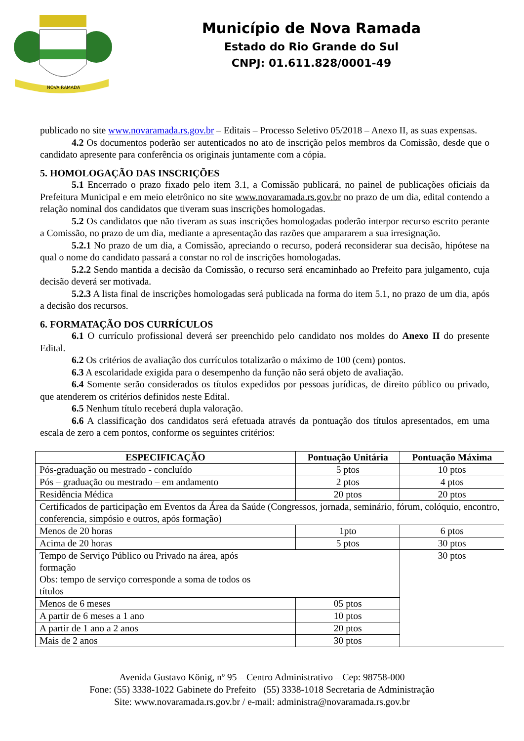NOVA RAMADA
Município de Nova Ramada
Estado do Rio Grande do Sul
CNPJ: 01.611.828/0001-49
publicado no site www.novaramada.rs.gov.br – Editais – Processo Seletivo 05/2018 – Anexo II, as suas expensas.
4.2 Os documentos poderão ser autenticados no ato de inscrição pelos membros da Comissão, desde que o candidato apresente para conferência os originais juntamente com a cópia.
5. HOMOLOGAÇÃO DAS INSCRIÇÕES
5.1 Encerrado o prazo fixado pelo item 3.1, a Comissão publicará, no painel de publicações oficiais da Prefeitura Municipal e em meio eletrônico no site www.novaramada.rs.gov.br no prazo de um dia, edital contendo a relação nominal dos candidatos que tiveram suas inscrições homologadas.
5.2 Os candidatos que não tiveram as suas inscrições homologadas poderão interpor recurso escrito perante a Comissão, no prazo de um dia, mediante a apresentação das razões que ampararem a sua irresignação.
5.2.1 No prazo de um dia, a Comissão, apreciando o recurso, poderá reconsiderar sua decisão, hipótese na qual o nome do candidato passará a constar no rol de inscrições homologadas.
5.2.2 Sendo mantida a decisão da Comissão, o recurso será encaminhado ao Prefeito para julgamento, cuja decisão deverá ser motivada.
5.2.3 A lista final de inscrições homologadas será publicada na forma do item 5.1, no prazo de um dia, após a decisão dos recursos.
6. FORMATAÇÃO DOS CURRÍCULOS
6.1 O currículo profissional deverá ser preenchido pelo candidato nos moldes do Anexo II do presente Edital.
6.2 Os critérios de avaliação dos currículos totalizarão o máximo de 100 (cem) pontos.
6.3 A escolaridade exigida para o desempenho da função não será objeto de avaliação.
6.4 Somente serão considerados os títulos expedidos por pessoas jurídicas, de direito público ou privado, que atenderem os critérios definidos neste Edital.
6.5 Nenhum título receberá dupla valoração.
6.6 A classificação dos candidatos será efetuada através da pontuação dos títulos apresentados, em uma escala de zero a cem pontos, conforme os seguintes critérios:
| ESPECIFICAÇÃO | Pontuação Unitária | Pontuação Máxima |
| --- | --- | --- |
| Pós-graduação ou mestrado - concluído | 5 ptos | 10 ptos |
| Pós – graduação ou mestrado – em andamento | 2 ptos | 4 ptos |
| Residência Médica | 20 ptos | 20 ptos |
| Certificados de participação em Eventos da Área da Saúde (Congressos, jornada, seminário, fórum, colóquio, encontro, conferencia, simpósio e outros, após formação) | | |
| Menos de 20 horas | 1pto | 6 ptos |
| Acima de 20 horas | 5 ptos | 30 ptos |
| Tempo de Serviço Público ou Privado na área, após formação Obs: tempo de serviço corresponde a soma de todos os títulos | | 30 ptos |
| Menos de 6 meses | 05 ptos | |
| A partir de 6 meses a 1 ano | 10 ptos | |
| A partir de 1 ano a 2 anos | 20 ptos | |
| Mais de 2 anos | 30 ptos | |
Avenida Gustavo König, nº 95 – Centro Administrativo – Cep: 98758-000
Fone: (55) 3338-1022 Gabinete do Prefeito (55) 3338-1018 Secretaria de Administração
Site: www.novaramada.rs.gov.br / e-mail: administra@novaramada.rs.gov.br